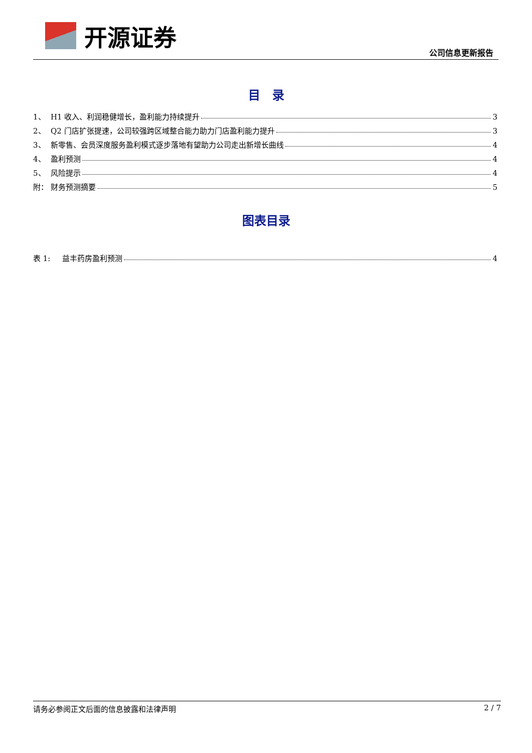开源证券
公司信息更新报告
目　录
1、 H1 收入、利润稳健增长，盈利能力持续提升 3
2、 Q2 门店扩张提速，公司较强跨区域整合能力助力门店盈利能力提升 3
3、 新零售、会员深度服务盈利模式逐步落地有望助力公司走出新增长曲线 4
4、 盈利预测 4
5、 风险提示 4
附： 财务预测摘要 5
图表目录
表 1: 益丰药房盈利预测 4
请务必参阅正文后面的信息披露和法律声明 2 / 7